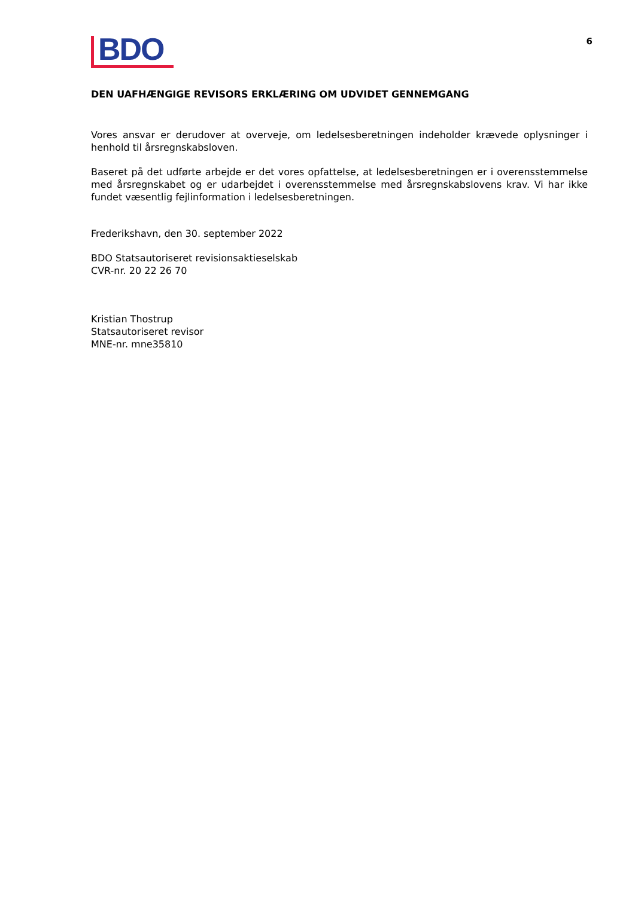BDO
6
DEN UAFHÆNGIGE REVISORS ERKLÆRING OM UDVIDET GENNEMGANG
Vores ansvar er derudover at overveje, om ledelsesberetningen indeholder krævede oplysninger i henhold til årsregnskabsloven.
Baseret på det udførte arbejde er det vores opfattelse, at ledelsesberetningen er i overensstemmelse med årsregnskabet og er udarbejdet i overensstemmelse med årsregnskabslovens krav. Vi har ikke fundet væsentlig fejlinformation i ledelsesberetningen.
Frederikshavn, den 30. september 2022
BDO Statsautoriseret revisionsaktieselskab
CVR-nr. 20 22 26 70
Kristian Thostrup
Statsautoriseret revisor
MNE-nr. mne35810